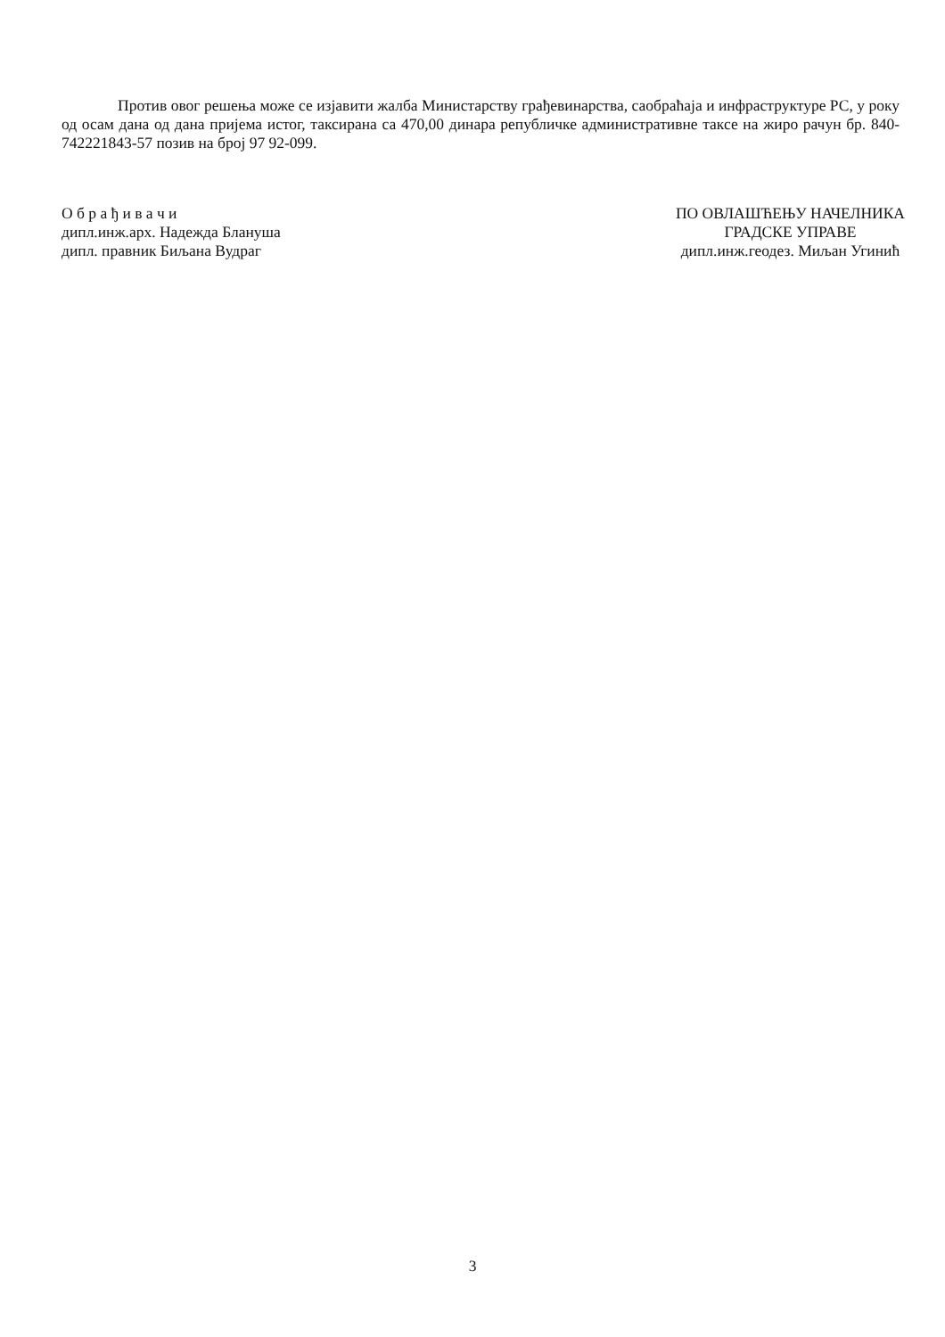Против овог решења може се изјавити жалба Министарству грађевинарства, саобраћаја и инфраструктуре РС, у року од осам дана од дана пријема истог, таксирана са 470,00 динара републичке административне таксе на жиро рачун бр. 840-742221843-57 позив на број 97 92-099.
О б р а ђ и в а ч и
дипл.инж.арх. Надежда Блануша
дипл. правник Биљана Вудраг
ПО ОВЛАШЋЕЊУ НАЧЕЛНИКА
ГРАДСКЕ УПРАВЕ
дипл.инж.геодез. Миљан Угинић
3